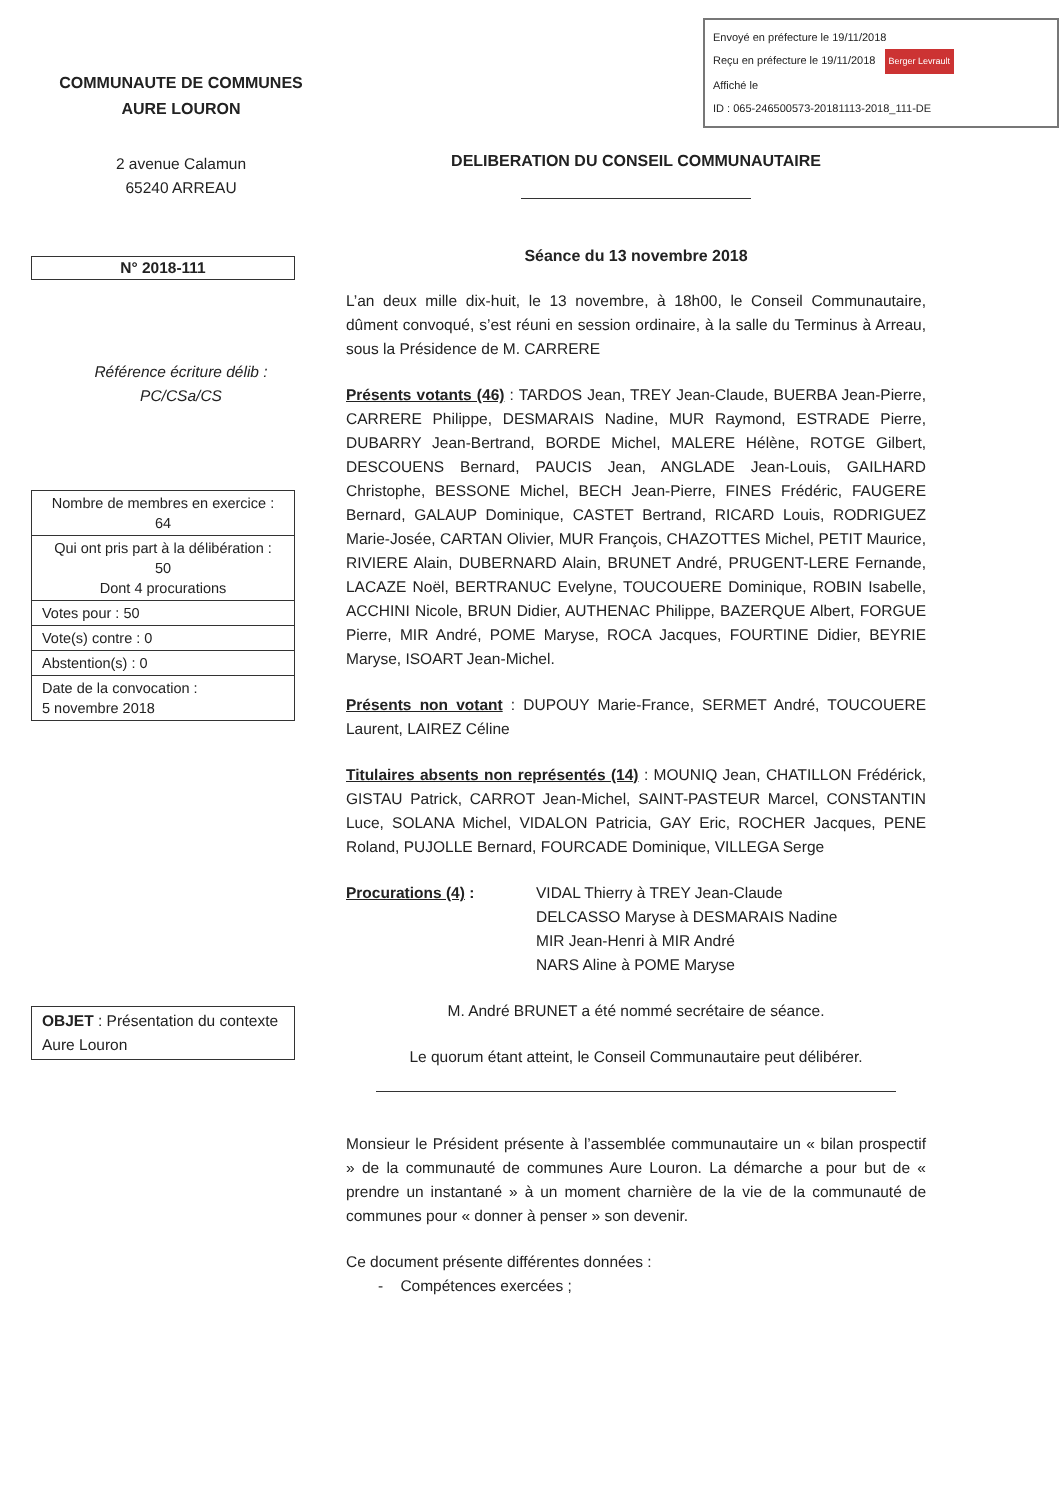Envoyé en préfecture le 19/11/2018
Reçu en préfecture le 19/11/2018 Berger Levrault
Affiché le
ID : 065-246500573-20181113-2018_111-DE
COMMUNAUTE DE COMMUNES
AURE LOURON
2 avenue Calamun
65240 ARREAU
N° 2018-111
Référence écriture délib :
PC/CSa/CS
| Nombre de membres en exercice : 64 |
| Qui ont pris part à la délibération : 50 Dont 4 procurations |
| Votes pour : 50 |
| Vote(s) contre : 0 |
| Abstention(s) : 0 |
| Date de la convocation : 5 novembre 2018 |
OBJET : Présentation du contexte Aure Louron
DELIBERATION DU CONSEIL COMMUNAUTAIRE
Séance du 13 novembre 2018
L’an deux mille dix-huit, le 13 novembre, à 18h00, le Conseil Communautaire, dûment convoqué, s’est réuni en session ordinaire, à la salle du Terminus à Arreau, sous la Présidence de M. CARRERE
Présents votants (46) : TARDOS Jean, TREY Jean-Claude, BUERBA Jean-Pierre, CARRERE Philippe, DESMARAIS Nadine, MUR Raymond, ESTRADE Pierre, DUBARRY Jean-Bertrand, BORDE Michel, MALERE Hélène, ROTGE Gilbert, DESCOUENS Bernard, PAUCIS Jean, ANGLADE Jean-Louis, GAILHARD Christophe, BESSONE Michel, BECH Jean-Pierre, FINES Frédéric, FAUGERE Bernard, GALAUP Dominique, CASTET Bertrand, RICARD Louis, RODRIGUEZ Marie-Josée, CARTAN Olivier, MUR François, CHAZOTTES Michel, PETIT Maurice, RIVIERE Alain, DUBERNARD Alain, BRUNET André, PRUGENT-LERE Fernande, LACAZE Noël, BERTRANUC Evelyne, TOUCOUERE Dominique, ROBIN Isabelle, ACCHINI Nicole, BRUN Didier, AUTHENAC Philippe, BAZERQUE Albert, FORGUE Pierre, MIR André, POME Maryse, ROCA Jacques, FOURTINE Didier, BEYRIE Maryse, ISOART Jean-Michel.
Présents non votant : DUPOUY Marie-France, SERMET André, TOUCOUERE Laurent, LAIREZ Céline
Titulaires absents non représentés (14) : MOUNIQ Jean, CHATILLON Frédérick, GISTAU Patrick, CARROT Jean-Michel, SAINT-PASTEUR Marcel, CONSTANTIN Luce, SOLANA Michel, VIDALON Patricia, GAY Eric, ROCHER Jacques, PENE Roland, PUJOLLE Bernard, FOURCADE Dominique, VILLEGA Serge
Procurations (4) : VIDAL Thierry à TREY Jean-Claude
DELCASSO Maryse à DESMARAIS Nadine
MIR Jean-Henri à MIR André
NARS Aline à POME Maryse
M. André BRUNET a été nommé secrétaire de séance.
Le quorum étant atteint, le Conseil Communautaire peut délibérer.
Monsieur le Président présente à l’assemblée communautaire un « bilan prospectif » de la communauté de communes Aure Louron. La démarche a pour but de « prendre un instantané » à un moment charnière de la vie de la communauté de communes pour « donner à penser » son devenir.
Ce document présente différentes données :
- Compétences exercées ;